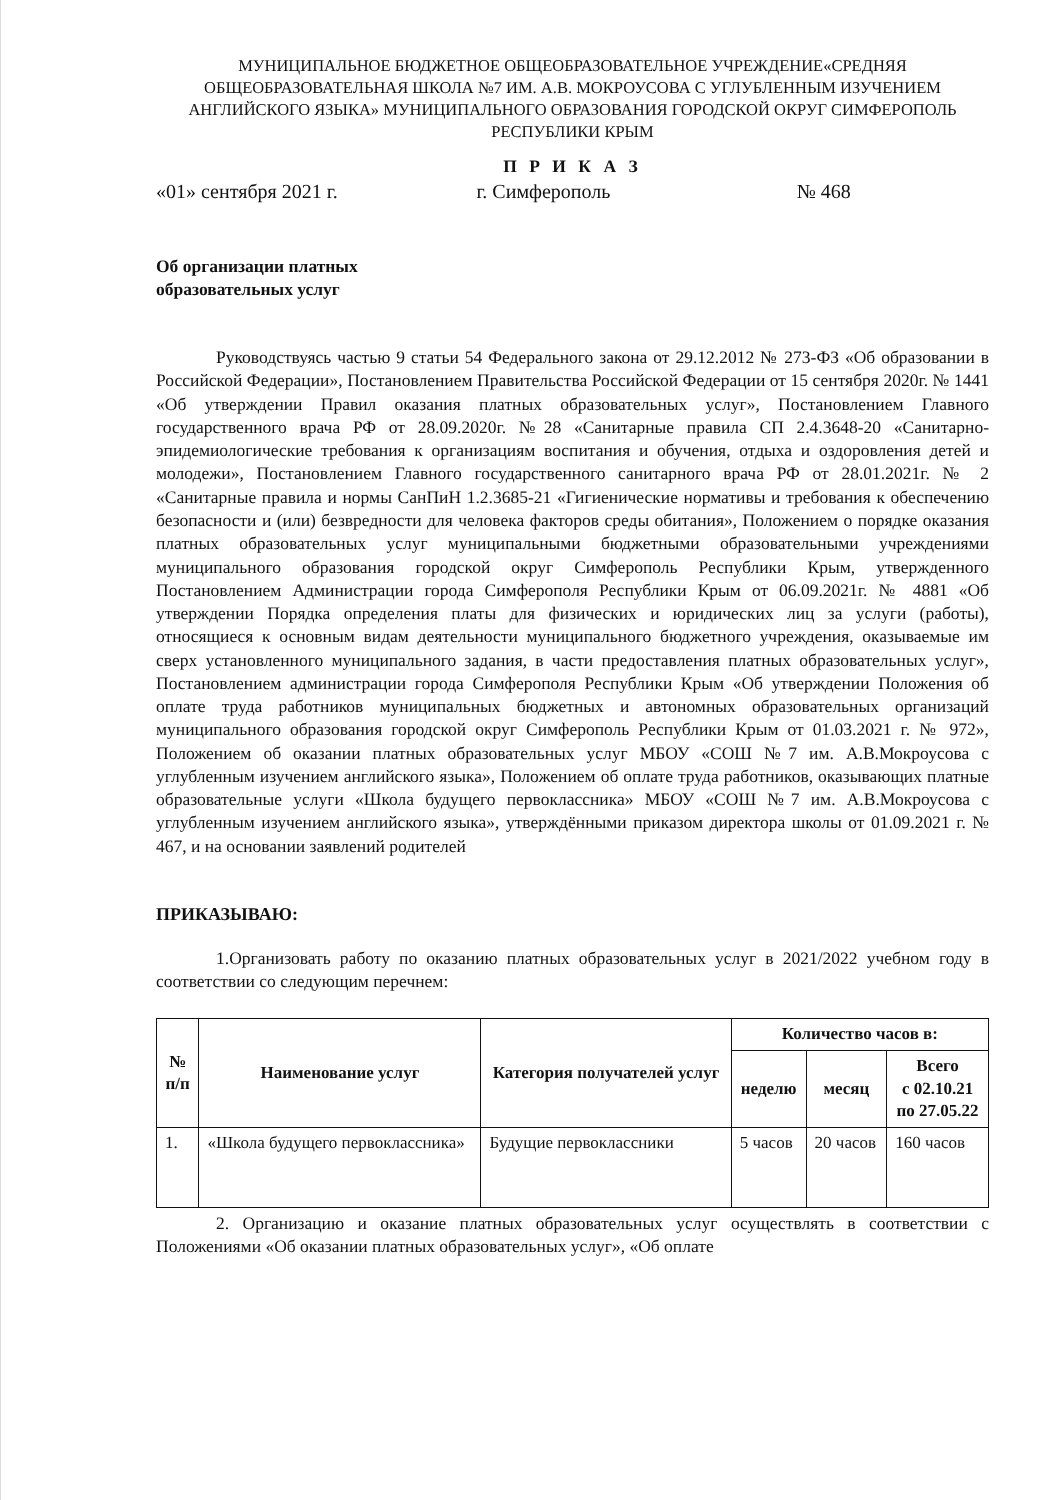МУНИЦИПАЛЬНОЕ БЮДЖЕТНОЕ ОБЩЕОБРАЗОВАТЕЛЬНОЕ УЧРЕЖДЕНИЕ«СРЕДНЯЯ ОБЩЕОБРАЗОВАТЕЛЬНАЯ ШКОЛА №7 ИМ. А.В. МОКРОУСОВА С УГЛУБЛЕННЫМ ИЗУЧЕНИЕМ АНГЛИЙСКОГО ЯЗЫКА» МУНИЦИПАЛЬНОГО ОБРАЗОВАНИЯ ГОРОДСКОЙ ОКРУГ СИМФЕРОПОЛЬ РЕСПУБЛИКИ КРЫМ
П Р И К А З
«01» сентября 2021 г. г. Симферополь № 468
Об организации платных
образовательных услуг
Руководствуясь частью 9 статьи 54 Федерального закона от 29.12.2012 № 273-ФЗ «Об образовании в Российской Федерации», Постановлением Правительства Российской Федерации от 15 сентября 2020г. № 1441 «Об утверждении Правил оказания платных образовательных услуг», Постановлением Главного государственного врача РФ от 28.09.2020г. №28 «Санитарные правила СП 2.4.3648-20 «Санитарно-эпидемиологические требования к организациям воспитания и обучения, отдыха и оздоровления детей и молодежи», Постановлением Главного государственного санитарного врача РФ от 28.01.2021г. № 2 «Санитарные правила и нормы СанПиН 1.2.3685-21 «Гигиенические нормативы и требования к обеспечению безопасности и (или) безвредности для человека факторов среды обитания», Положением о порядке оказания платных образовательных услуг муниципальными бюджетными образовательными учреждениями муниципального образования городской округ Симферополь Республики Крым, утвержденного Постановлением Администрации города Симферополя Республики Крым от 06.09.2021г. № 4881 «Об утверждении Порядка определения платы для физических и юридических лиц за услуги (работы), относящиеся к основным видам деятельности муниципального бюджетного учреждения, оказываемые им сверх установленного муниципального задания, в части предоставления платных образовательных услуг», Постановлением администрации города Симферополя Республики Крым «Об утверждении Положения об оплате труда работников муниципальных бюджетных и автономных образовательных организаций муниципального образования городской округ Симферополь Республики Крым от 01.03.2021 г. № 972», Положением об оказании платных образовательных услуг МБОУ «СОШ №7 им. А.В.Мокроусова с углубленным изучением английского языка», Положением об оплате труда работников, оказывающих платные образовательные услуги «Школа будущего первоклассника» МБОУ «СОШ №7 им. А.В.Мокроусова с углубленным изучением английского языка», утверждёнными приказом директора школы от 01.09.2021 г. № 467, и на основании заявлений родителей
ПРИКАЗЫВАЮ:
1.Организовать работу по оказанию платных образовательных услуг в 2021/2022 учебном году в соответствии со следующим перечнем:
| № п/п | Наименование услуг | Категория получателей услуг | Количество часов в: | | |
| --- | --- | --- | --- | --- | --- |
| | | | неделю | месяц | Всего с 02.10.21 по 27.05.22 |
| 1. | «Школа будущего первоклассника» | Будущие первоклассники | 5 часов | 20 часов | 160 часов |
2. Организацию и оказание платных образовательных услуг осуществлять в соответствии с Положениями «Об оказании платных образовательных услуг», «Об оплате